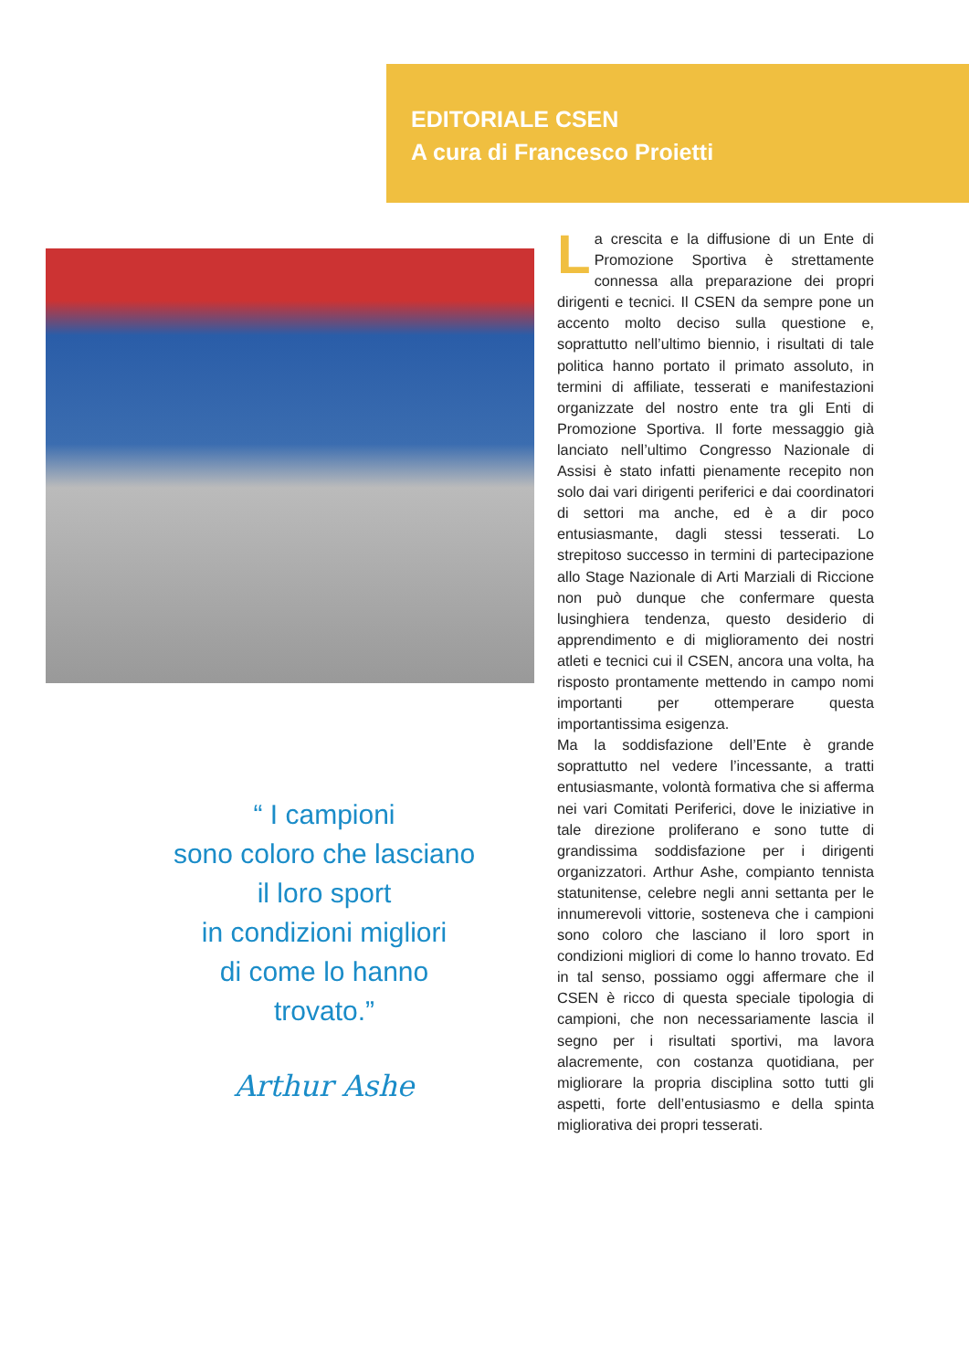EDITORIALE CSEN
A cura di Francesco Proietti
“ I campioni
sono coloro che lasciano
il loro sport
in condizioni migliori
di come lo hanno
trovato.”
Arthur Ashe
La crescita e la diffusione di un Ente di Promozione Sportiva è strettamente connessa alla preparazione dei propri dirigenti e tecnici. Il CSEN da sempre pone un accento molto deciso sulla questione e, soprattutto nell’ultimo biennio, i risultati di tale politica hanno portato il primato assoluto, in termini di affiliate, tesserati e manifestazioni organizzate del nostro ente tra gli Enti di Promozione Sportiva. Il forte messaggio già lanciato nell’ultimo Congresso Nazionale di Assisi è stato infatti pienamente recepito non solo dai vari dirigenti periferici e dai coordinatori di settori ma anche, ed è a dir poco entusiasmante, dagli stessi tesserati. Lo strepitoso successo in termini di partecipazione allo Stage Nazionale di Arti Marziali di Riccione non può dunque che confermare questa lusinghiera tendenza, questo desiderio di apprendimento e di miglioramento dei nostri atleti e tecnici cui il CSEN, ancora una volta, ha risposto prontamente mettendo in campo nomi importanti per ottemperare questa importantissima esigenza.
Ma la soddisfazione dell’Ente è grande soprattutto nel vedere l’incessante, a tratti entusiasmante, volontà formativa che si afferma nei vari Comitati Periferici, dove le iniziative in tale direzione proliferano e sono tutte di grandissima soddisfazione per i dirigenti organizzatori. Arthur Ashe, compianto tennista statunitense, celebre negli anni settanta per le innumerevoli vittorie, sosteneva che i campioni sono coloro che lasciano il loro sport in condizioni migliori di come lo hanno trovato. Ed in tal senso, possiamo oggi affermare che il CSEN è ricco di questa speciale tipologia di campioni, che non necessariamente lascia il segno per i risultati sportivi, ma lavora alacremente, con costanza quotidiana, per migliorare la propria disciplina sotto tutti gli aspetti, forte dell’entusiasmo e della spinta migliorativa dei propri tesserati.